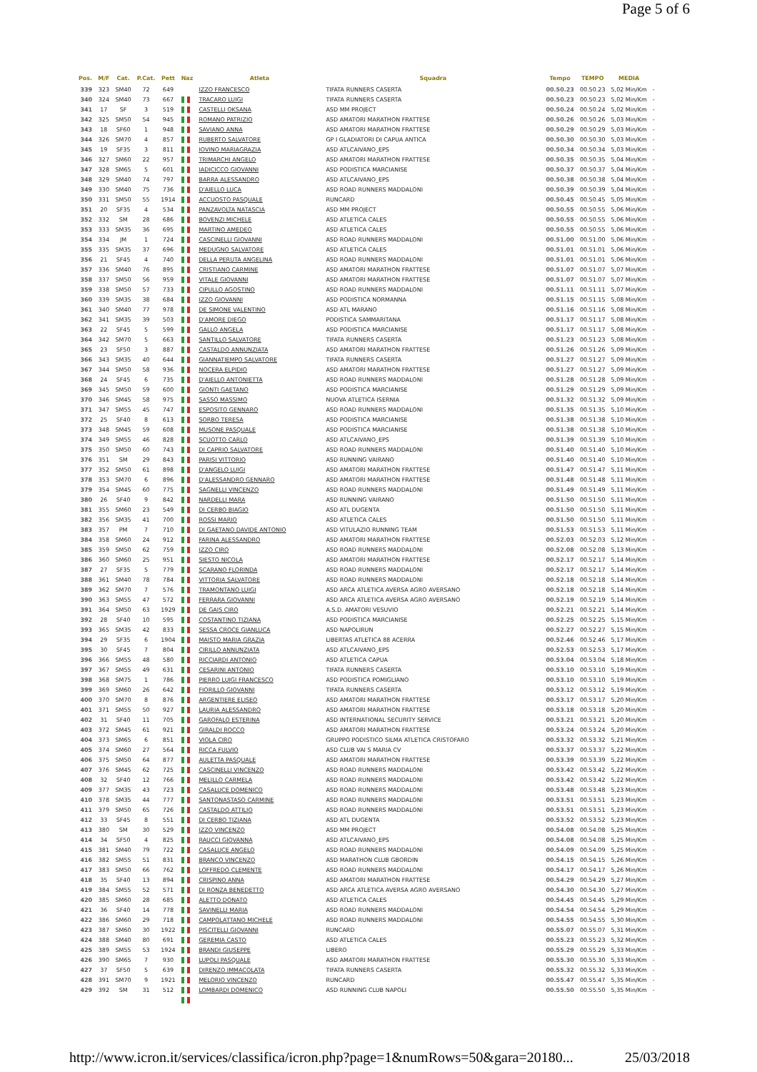Page 5 of 6
| Pos. | M/F | Cat. | P.Cat. | Pett | Naz | Atleta | Squadra | Tempo | TEMPO | MEDIA | |
| --- | --- | --- | --- | --- | --- | --- | --- | --- | --- | --- | --- |
| 339 | 323 | SM40 | 72 | 649 | | IZZO FRANCESCO | TIFATA RUNNERS CASERTA | 00.50.23 | 00.50.23 | 5,02 Min/Km | - |
| 340 | 324 | SM40 | 73 | 667 | | TRACARO LUIGI | TIFATA RUNNERS CASERTA | 00.50.23 | 00.50.23 | 5,02 Min/Km | - |
| 341 | 17 | SF | 3 | 519 | | CASTELLI OKSANA | ASD MM PROJECT | 00.50.24 | 00.50.24 | 5,02 Min/Km | - |
| 342 | 325 | SM50 | 54 | 945 | | ROMANO PATRIZIO | ASD AMATORI MARATHON FRATTESE | 00.50.26 | 00.50.26 | 5,03 Min/Km | - |
| 343 | 18 | SF60 | 1 | 948 | | SAVIANO ANNA | ASD AMATORI MARATHON FRATTESE | 00.50.29 | 00.50.29 | 5,03 Min/Km | - |
| 344 | 326 | SM70 | 4 | 857 | | RUBERTO SALVATORE | GP I GLADIATORI DI CAPUA ANTICA | 00.50.30 | 00.50.30 | 5,03 Min/Km | - |
| 345 | 19 | SF35 | 3 | 811 | | IOVINO MARIAGRAZIA | ASD ATLCAIVANO_EPS | 00.50.34 | 00.50.34 | 5,03 Min/Km | - |
| 346 | 327 | SM60 | 22 | 957 | | TRIMARCHI ANGELO | ASD AMATORI MARATHON FRATTESE | 00.50.35 | 00.50.35 | 5,04 Min/Km | - |
| 347 | 328 | SM65 | 5 | 601 | | IADICICCO GIOVANNI | ASD PODISTICA MARCIANISE | 00.50.37 | 00.50.37 | 5,04 Min/Km | - |
| 348 | 329 | SM40 | 74 | 797 | | BARRA ALESSANDRO | ASD ATLCAIVANO_EPS | 00.50.38 | 00.50.38 | 5,04 Min/Km | - |
| 349 | 330 | SM40 | 75 | 736 | | D'AIELLO LUCA | ASD ROAD RUNNERS MADDALONI | 00.50.39 | 00.50.39 | 5,04 Min/Km | - |
| 350 | 331 | SM50 | 55 | 1914 | | ACCUOSTO PASQUALE | RUNCARD | 00.50.45 | 00.50.45 | 5,05 Min/Km | - |
| 351 | 20 | SF35 | 4 | 534 | | PANZAVOLTA NATASCIA | ASD MM PROJECT | 00.50.55 | 00.50.55 | 5,06 Min/Km | - |
| 352 | 332 | SM | 28 | 686 | | BOVENZI MICHELE | ASD ATLETICA CALES | 00.50.55 | 00.50.55 | 5,06 Min/Km | - |
| 353 | 333 | SM35 | 36 | 695 | | MARTINO AMEDEO | ASD ATLETICA CALES | 00.50.55 | 00.50.55 | 5,06 Min/Km | - |
| 354 | 334 | JM | 1 | 724 | | CASCINELLI GIOVANNI | ASD ROAD RUNNERS MADDALONI | 00.51.00 | 00.51.00 | 5,06 Min/Km | - |
| 355 | 335 | SM35 | 37 | 696 | | MEDUGNO SALVATORE | ASD ATLETICA CALES | 00.51.01 | 00.51.01 | 5,06 Min/Km | - |
| 356 | 21 | SF45 | 4 | 740 | | DELLA PERUTA ANGELINA | ASD ROAD RUNNERS MADDALONI | 00.51.01 | 00.51.01 | 5,06 Min/Km | - |
| 357 | 336 | SM40 | 76 | 895 | | CRISTIANO CARMINE | ASD AMATORI MARATHON FRATTESE | 00.51.07 | 00.51.07 | 5,07 Min/Km | - |
| 358 | 337 | SM50 | 56 | 959 | | VITALE GIOVANNI | ASD AMATORI MARATHON FRATTESE | 00.51.07 | 00.51.07 | 5,07 Min/Km | - |
| 359 | 338 | SM50 | 57 | 733 | | CIPULLO AGOSTINO | ASD ROAD RUNNERS MADDALONI | 00.51.11 | 00.51.11 | 5,07 Min/Km | - |
| 360 | 339 | SM35 | 38 | 684 | | IZZO GIOVANNI | ASD PODISTICA NORMANNA | 00.51.15 | 00.51.15 | 5,08 Min/Km | - |
| 361 | 340 | SM40 | 77 | 978 | | DE SIMONE VALENTINO | ASD ATL MARANO | 00.51.16 | 00.51.16 | 5,08 Min/Km | - |
| 362 | 341 | SM35 | 39 | 503 | | D'AMORE DIEGO | PODISTICA SAMMARITANA | 00.51.17 | 00.51.17 | 5,08 Min/Km | - |
| 363 | 22 | SF45 | 5 | 599 | | GALLO ANGELA | ASD PODISTICA MARCIANISE | 00.51.17 | 00.51.17 | 5,08 Min/Km | - |
| 364 | 342 | SM70 | 5 | 663 | | SANTILLO SALVATORE | TIFATA RUNNERS CASERTA | 00.51.23 | 00.51.23 | 5,08 Min/Km | - |
| 365 | 23 | SF50 | 3 | 887 | | CASTALDO ANNUNZIATA | ASD AMATORI MARATHON FRATTESE | 00.51.26 | 00.51.26 | 5,09 Min/Km | - |
| 366 | 343 | SM35 | 40 | 644 | | GIANNATIEMPO SALVATORE | TIFATA RUNNERS CASERTA | 00.51.27 | 00.51.27 | 5,09 Min/Km | - |
| 367 | 344 | SM50 | 58 | 936 | | NOCERA ELPIDIO | ASD AMATORI MARATHON FRATTESE | 00.51.27 | 00.51.27 | 5,09 Min/Km | - |
| 368 | 24 | SF45 | 6 | 735 | | D'AIELLO ANTONIETTA | ASD ROAD RUNNERS MADDALONI | 00.51.28 | 00.51.28 | 5,09 Min/Km | - |
| 369 | 345 | SM50 | 59 | 600 | | GIONTI GAETANO | ASD PODISTICA MARCIANISE | 00.51.29 | 00.51.29 | 5,09 Min/Km | - |
| 370 | 346 | SM45 | 58 | 975 | | SASSO MASSIMO | NUOVA ATLETICA ISERNIA | 00.51.32 | 00.51.32 | 5,09 Min/Km | - |
| 371 | 347 | SM55 | 45 | 747 | | ESPOSITO GENNARO | ASD ROAD RUNNERS MADDALONI | 00.51.35 | 00.51.35 | 5,10 Min/Km | - |
| 372 | 25 | SF40 | 8 | 613 | | SORBO TERESA | ASD PODISTICA MARCIANISE | 00.51.38 | 00.51.38 | 5,10 Min/Km | - |
| 373 | 348 | SM45 | 59 | 608 | | MUSONE PASQUALE | ASD PODISTICA MARCIANISE | 00.51.38 | 00.51.38 | 5,10 Min/Km | - |
| 374 | 349 | SM55 | 46 | 828 | | SCUOTTO CARLO | ASD ATLCAIVANO_EPS | 00.51.39 | 00.51.39 | 5,10 Min/Km | - |
| 375 | 350 | SM50 | 60 | 743 | | DI CAPRIO SALVATORE | ASD ROAD RUNNERS MADDALONI | 00.51.40 | 00.51.40 | 5,10 Min/Km | - |
| 376 | 351 | SM | 29 | 843 | | PARISI VITTORIO | ASD RUNNING VAIRANO | 00.51.40 | 00.51.40 | 5,10 Min/Km | - |
| 377 | 352 | SM50 | 61 | 898 | | D'ANGELO LUIGI | ASD AMATORI MARATHON FRATTESE | 00.51.47 | 00.51.47 | 5,11 Min/Km | - |
| 378 | 353 | SM70 | 6 | 896 | | D'ALESSANDRO GENNARO | ASD AMATORI MARATHON FRATTESE | 00.51.48 | 00.51.48 | 5,11 Min/Km | - |
| 379 | 354 | SM45 | 60 | 775 | | SAGNELLI VINCENZO | ASD ROAD RUNNERS MADDALONI | 00.51.49 | 00.51.49 | 5,11 Min/Km | - |
| 380 | 26 | SF40 | 9 | 842 | | NARDELLI MARA | ASD RUNNING VAIRANO | 00.51.50 | 00.51.50 | 5,11 Min/Km | - |
| 381 | 355 | SM60 | 23 | 549 | | DI CERBO BIAGIO | ASD ATL DUGENTA | 00.51.50 | 00.51.50 | 5,11 Min/Km | - |
| 382 | 356 | SM35 | 41 | 700 | | ROSSI MARIO | ASD ATLETICA CALES | 00.51.50 | 00.51.50 | 5,11 Min/Km | - |
| 383 | 357 | PM | 7 | 710 | | DI GAETANO DAVIDE ANTONIO | ASD VITULAZIO RUNNING TEAM | 00.51.53 | 00.51.53 | 5,11 Min/Km | - |
| 384 | 358 | SM60 | 24 | 912 | | FARINA ALESSANDRO | ASD AMATORI MARATHON FRATTESE | 00.52.03 | 00.52.03 | 5,12 Min/Km | - |
| 385 | 359 | SM50 | 62 | 759 | | IZZO CIRO | ASD ROAD RUNNERS MADDALONI | 00.52.08 | 00.52.08 | 5,13 Min/Km | - |
| 386 | 360 | SM60 | 25 | 951 | | SIESTO NICOLA | ASD AMATORI MARATHON FRATTESE | 00.52.17 | 00.52.17 | 5,14 Min/Km | - |
| 387 | 27 | SF35 | 5 | 779 | | SCARANO FLORINDA | ASD ROAD RUNNERS MADDALONI | 00.52.17 | 00.52.17 | 5,14 Min/Km | - |
| 388 | 361 | SM40 | 78 | 784 | | VITTORIA SALVATORE | ASD ROAD RUNNERS MADDALONI | 00.52.18 | 00.52.18 | 5,14 Min/Km | - |
| 389 | 362 | SM70 | 7 | 576 | | TRAMONTANO LUIGI | ASD ARCA ATLETICA AVERSA AGRO AVERSANO | 00.52.18 | 00.52.18 | 5,14 Min/Km | - |
| 390 | 363 | SM55 | 47 | 572 | | FERRARA GIOVANNI | ASD ARCA ATLETICA AVERSA AGRO AVERSANO | 00.52.19 | 00.52.19 | 5,14 Min/Km | - |
| 391 | 364 | SM50 | 63 | 1929 | | DE GAIS CIRO | A.S.D. AMATORI VESUVIO | 00.52.21 | 00.52.21 | 5,14 Min/Km | - |
| 392 | 28 | SF40 | 10 | 595 | | COSTANTINO TIZIANA | ASD PODISTICA MARCIANISE | 00.52.25 | 00.52.25 | 5,15 Min/Km | - |
| 393 | 365 | SM35 | 42 | 833 | | SESSA CROCE GIANLUCA | ASD NAPOLIRUN | 00.52.27 | 00.52.27 | 5,15 Min/Km | - |
| 394 | 29 | SF35 | 6 | 1904 | | MAISTO MARIA GRAZIA | LIBERTAS ATLETICA 88 ACERRA | 00.52.46 | 00.52.46 | 5,17 Min/Km | - |
| 395 | 30 | SF45 | 7 | 804 | | CIRILLO ANNUNZIATA | ASD ATLCAIVANO_EPS | 00.52.53 | 00.52.53 | 5,17 Min/Km | - |
| 396 | 366 | SM55 | 48 | 580 | | RICCIARDI ANTONIO | ASD ATLETICA CAPUA | 00.53.04 | 00.53.04 | 5,18 Min/Km | - |
| 397 | 367 | SM55 | 49 | 631 | | CESARINI ANTONIO | TIFATA RUNNERS CASERTA | 00.53.10 | 00.53.10 | 5,19 Min/Km | - |
| 398 | 368 | SM75 | 1 | 786 | | PIERRO LUIGI FRANCESCO | ASD PODISTICA POMIGLIANO | 00.53.10 | 00.53.10 | 5,19 Min/Km | - |
| 399 | 369 | SM60 | 26 | 642 | | FIORILLO GIOVANNI | TIFATA RUNNERS CASERTA | 00.53.12 | 00.53.12 | 5,19 Min/Km | - |
| 400 | 370 | SM70 | 8 | 876 | | ARGENTIERE ELISEO | ASD AMATORI MARATHON FRATTESE | 00.53.17 | 00.53.17 | 5,20 Min/Km | - |
| 401 | 371 | SM55 | 50 | 927 | | LAURIA ALESSANDRO | ASD AMATORI MARATHON FRATTESE | 00.53.18 | 00.53.18 | 5,20 Min/Km | - |
| 402 | 31 | SF40 | 11 | 705 | | GAROFALO ESTERINA | ASD INTERNATIONAL SECURITY SERVICE | 00.53.21 | 00.53.21 | 5,20 Min/Km | - |
| 403 | 372 | SM45 | 61 | 921 | | GIRALDI ROCCO | ASD AMATORI MARATHON FRATTESE | 00.53.24 | 00.53.24 | 5,20 Min/Km | - |
| 404 | 373 | SM65 | 6 | 851 | | VIOLA CIRO | GRUPPO PODISTICO SILMA ATLETICA CRISTOFARO | 00.53.32 | 00.53.32 | 5,21 Min/Km | - |
| 405 | 374 | SM60 | 27 | 564 | | RICCA FULVIO | ASD CLUB VAI S MARIA CV | 00.53.37 | 00.53.37 | 5,22 Min/Km | - |
| 406 | 375 | SM50 | 64 | 877 | | AULETTA PASQUALE | ASD AMATORI MARATHON FRATTESE | 00.53.39 | 00.53.39 | 5,22 Min/Km | - |
| 407 | 376 | SM45 | 62 | 725 | | CASCINELLI VINCENZO | ASD ROAD RUNNERS MADDALONI | 00.53.42 | 00.53.42 | 5,22 Min/Km | - |
| 408 | 32 | SF40 | 12 | 766 | | MELILLO CARMELA | ASD ROAD RUNNERS MADDALONI | 00.53.42 | 00.53.42 | 5,22 Min/Km | - |
| 409 | 377 | SM35 | 43 | 723 | | CASALUCE DOMENICO | ASD ROAD RUNNERS MADDALONI | 00.53.48 | 00.53.48 | 5,23 Min/Km | - |
| 410 | 378 | SM35 | 44 | 777 | | SANTONASTASO CARMINE | ASD ROAD RUNNERS MADDALONI | 00.53.51 | 00.53.51 | 5,23 Min/Km | - |
| 411 | 379 | SM50 | 65 | 726 | | CASTALDO ATTILIO | ASD ROAD RUNNERS MADDALONI | 00.53.51 | 00.53.51 | 5,23 Min/Km | - |
| 412 | 33 | SF45 | 8 | 551 | | DI CERBO TIZIANA | ASD ATL DUGENTA | 00.53.52 | 00.53.52 | 5,23 Min/Km | - |
| 413 | 380 | SM | 30 | 529 | | IZZO VINCENZO | ASD MM PROJECT | 00.54.08 | 00.54.08 | 5,25 Min/Km | - |
| 414 | 34 | SF50 | 4 | 825 | | RAUCCI GIOVANNA | ASD ATLCAIVANO_EPS | 00.54.08 | 00.54.08 | 5,25 Min/Km | - |
| 415 | 381 | SM40 | 79 | 722 | | CASALUCE ANGELO | ASD ROAD RUNNERS MADDALONI | 00.54.09 | 00.54.09 | 5,25 Min/Km | - |
| 416 | 382 | SM55 | 51 | 831 | | BRANCO VINCENZO | ASD MARATHON CLUB GBORDIN | 00.54.15 | 00.54.15 | 5,26 Min/Km | - |
| 417 | 383 | SM50 | 66 | 762 | | LOFFREDO CLEMENTE | ASD ROAD RUNNERS MADDALONI | 00.54.17 | 00.54.17 | 5,26 Min/Km | - |
| 418 | 35 | SF40 | 13 | 894 | | CRISPINO ANNA | ASD AMATORI MARATHON FRATTESE | 00.54.29 | 00.54.29 | 5,27 Min/Km | - |
| 419 | 384 | SM55 | 52 | 571 | | DI RONZA BENEDETTO | ASD ARCA ATLETICA AVERSA AGRO AVERSANO | 00.54.30 | 00.54.30 | 5,27 Min/Km | - |
| 420 | 385 | SM60 | 28 | 685 | | ALETTO DONATO | ASD ATLETICA CALES | 00.54.45 | 00.54.45 | 5,29 Min/Km | - |
| 421 | 36 | SF40 | 14 | 778 | | SAVINELLI MARIA | ASD ROAD RUNNERS MADDALONI | 00.54.54 | 00.54.54 | 5,29 Min/Km | - |
| 422 | 386 | SM60 | 29 | 718 | | CAMPOLATTANO MICHELE | ASD ROAD RUNNERS MADDALONI | 00.54.55 | 00.54.55 | 5,30 Min/Km | - |
| 423 | 387 | SM60 | 30 | 1922 | | PISCITELLI GIOVANNI | RUNCARD | 00.55.07 | 00.55.07 | 5,31 Min/Km | - |
| 424 | 388 | SM40 | 80 | 691 | | GEREMIA CASTO | ASD ATLETICA CALES | 00.55.23 | 00.55.23 | 5,32 Min/Km | - |
| 425 | 389 | SM55 | 53 | 1924 | | BRANDI GIUSEPPE | LIBERO | 00.55.29 | 00.55.29 | 5,33 Min/Km | - |
| 426 | 390 | SM65 | 7 | 930 | | LUPOLI PASQUALE | ASD AMATORI MARATHON FRATTESE | 00.55.30 | 00.55.30 | 5,33 Min/Km | - |
| 427 | 37 | SF50 | 5 | 639 | | DIRENZO IMMACOLATA | TIFATA RUNNERS CASERTA | 00.55.32 | 00.55.32 | 5,33 Min/Km | - |
| 428 | 391 | SM70 | 9 | 1921 | | MELORIO VINCENZO | RUNCARD | 00.55.47 | 00.55.47 | 5,35 Min/Km | - |
| 429 | 392 | SM | 31 | 512 | | LOMBARDI DOMENICO | ASD RUNNING CLUB NAPOLI | 00.55.50 | 00.55.50 | 5,35 Min/Km | - |
http://www.icron.it/services/classifica/icron.php?page=1&numRows=50&gara=20180... 25/03/2018